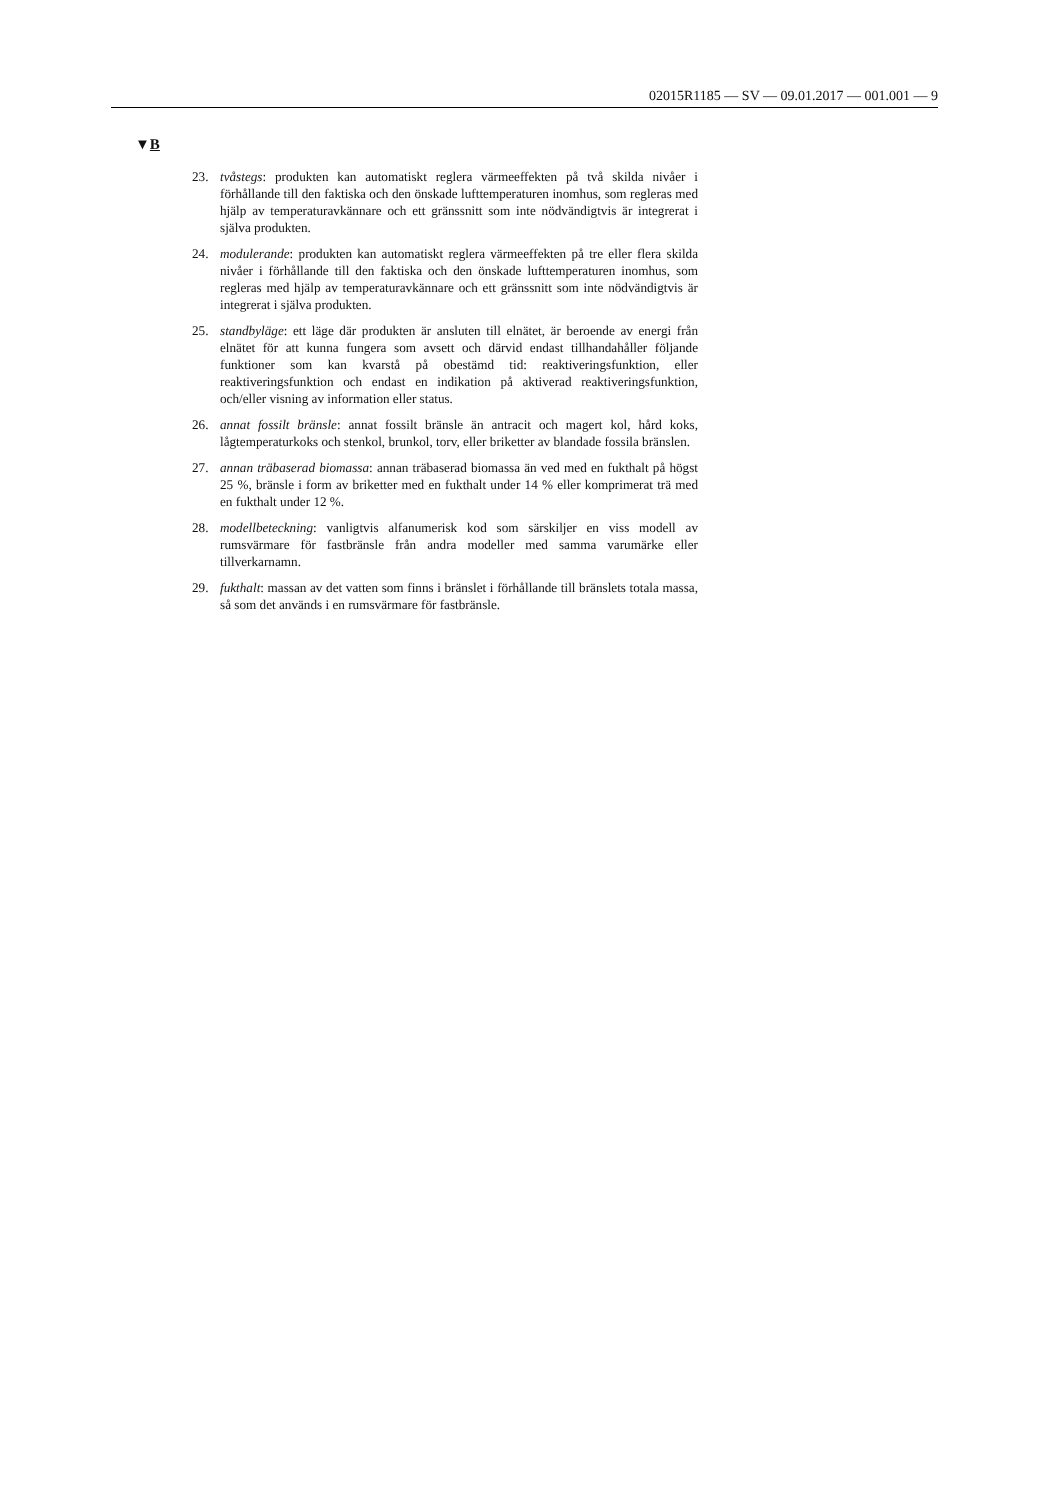02015R1185 — SV — 09.01.2017 — 001.001 — 9
▼B
23. tvåstegs: produkten kan automatiskt reglera värmeeffekten på två skilda nivåer i förhållande till den faktiska och den önskade lufttemperaturen inomhus, som regleras med hjälp av temperaturavkännare och ett gränssnitt som inte nödvändigtvis är integrerat i själva produkten.
24. modulerande: produkten kan automatiskt reglera värmeeffekten på tre eller flera skilda nivåer i förhållande till den faktiska och den önskade lufttemperaturen inomhus, som regleras med hjälp av temperaturavkännare och ett gränssnitt som inte nödvändigtvis är integrerat i själva produkten.
25. standbyläge: ett läge där produkten är ansluten till elnätet, är beroende av energi från elnätet för att kunna fungera som avsett och därvid endast tillhandahåller följande funktioner som kan kvarstå på obestämd tid: reaktiveringsfunktion, eller reaktiveringsfunktion och endast en indikation på aktiverad reaktiveringsfunktion, och/eller visning av information eller status.
26. annat fossilt bränsle: annat fossilt bränsle än antracit och magert kol, hård koks, lågtemperaturkoks och stenkol, brunkol, torv, eller briketter av blandade fossila bränslen.
27. annan träbaserad biomassa: annan träbaserad biomassa än ved med en fukthalt på högst 25 %, bränsle i form av briketter med en fukthalt under 14 % eller komprimerat trä med en fukthalt under 12 %.
28. modellbeteckning: vanligtvis alfanumerisk kod som särskiljer en viss modell av rumsvärmare för fastbränsle från andra modeller med samma varumärke eller tillverkarnamn.
29. fukthalt: massan av det vatten som finns i bränslet i förhållande till bränslets totala massa, så som det används i en rumsvärmare för fastbränsle.